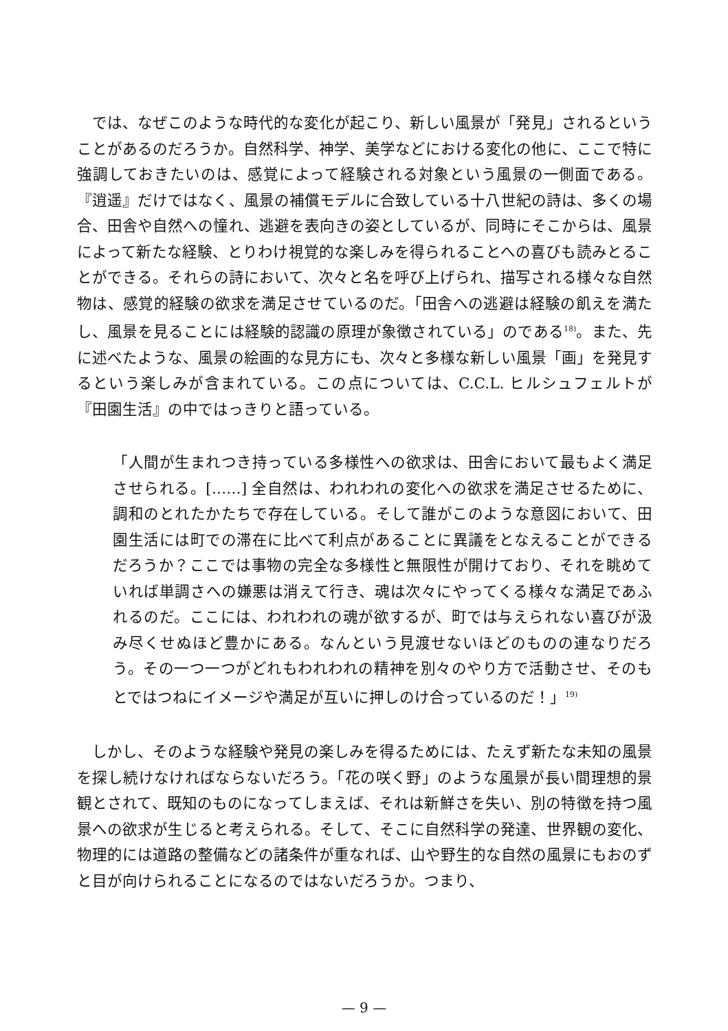では、なぜこのような時代的な変化が起こり、新しい風景が「発見」されるということがあるのだろうか。自然科学、神学、美学などにおける変化の他に、ここで特に強調しておきたいのは、感覚によって経験される対象という風景の一側面である。『逍遥』だけではなく、風景の補償モデルに合致している十八世紀の詩は、多くの場合、田舎や自然への憧れ、逃避を表向きの姿としているが、同時にそこからは、風景によって新たな経験、とりわけ視覚的な楽しみを得られることへの喜びも読みとることができる。それらの詩において、次々と名を呼び上げられ、描写される様々な自然物は、感覚的経験の欲求を満足させているのだ。「田舎への逃避は経験の飢えを満たし、風景を見ることには経験的認識の原理が象徴されている」のである<sup>18)</sup>。また、先に述べたような、風景の絵画的な見方にも、次々と多様な新しい風景「画」を発見するという楽しみが含まれている。この点については、C.C.L. ヒルシュフェルトが『田園生活』の中ではっきりと語っている。
「人間が生まれつき持っている多様性への欲求は、田舎において最もよく満足させられる。[……] 全自然は、われわれの変化への欲求を満足させるために、調和のとれたかたちで存在している。そして誰がこのような意図において、田園生活には町での滞在に比べて利点があることに異議をとなえることができるだろうか？ここでは事物の完全な多様性と無限性が開けており、それを眺めていれば単調さへの嫌悪は消えて行き、魂は次々にやってくる様々な満足であふれるのだ。ここには、われわれの魂が欲するが、町では与えられない喜びが汲み尽くせぬほど豊かにある。なんという見渡せないほどのものの連なりだろう。その一つ一つがどれもわれわれの精神を別々のやり方で活動させ、そのもとではつねにイメージや満足が互いに押しのけ合っているのだ！」<sup>19)</sup>
しかし、そのような経験や発見の楽しみを得るためには、たえず新たな未知の風景を探し続けなければならないだろう。「花の咲く野」のような風景が長い間理想的景観とされて、既知のものになってしまえば、それは新鮮さを失い、別の特徴を持つ風景への欲求が生じると考えられる。そして、そこに自然科学の発達、世界観の変化、物理的には道路の整備などの諸条件が重なれば、山や野生的な自然の風景にもおのずと目が向けられることになるのではないだろうか。つまり、
— 9 —